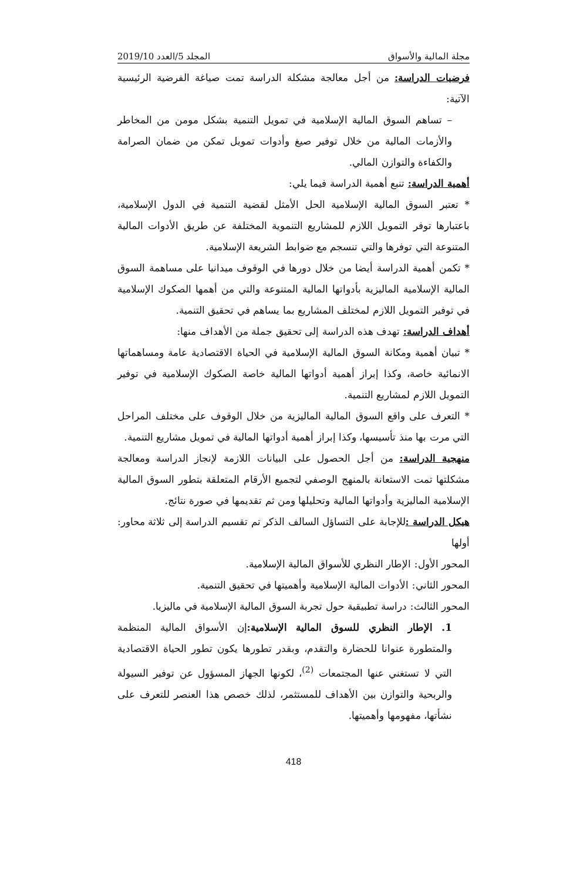مجلة المالية والأسواق المجلد 5/العدد 2019/10
فرضيات الدراسة: من أجل معالجة مشكلة الدراسة تمت صياغة الفرضية الرئيسية الآتية:
– تساهم السوق المالية الإسلامية في تمويل التنمية بشكل مومن من المخاطر والأزمات المالية من خلال توفير صيغ وأدوات تمويل تمكن من ضمان الصرامة والكفاءة والتوازن المالي.
أهمية الدراسة: تنبع أهمية الدراسة فيما يلي:
* تعتبر السوق المالية الإسلامية الحل الأمثل لقضية التنمية في الدول الإسلامية، باعتبارها توفر التمويل اللازم للمشاريع التنموية المختلفة عن طريق الأدوات المالية المتنوعة التي توفرها والتي تنسجم مع ضوابط الشريعة الإسلامية.
* تكمن أهمية الدراسة أيضا من خلال دورها في الوقوف ميدانيا على مساهمة السوق المالية الإسلامية الماليزية بأدواتها المالية المتنوعة والتي من أهمها الصكوك الإسلامية في توفير التمويل اللازم لمختلف المشاريع بما يساهم في تحقيق التنمية.
أهداف الدراسة: تهدف هذه الدراسة إلى تحقيق جملة من الأهداف منها:
* تبيان أهمية ومكانة السوق المالية الإسلامية في الحياة الاقتصادية عامة ومساهماتها الانمائية خاصة، وكذا إبراز أهمية أدواتها المالية خاصة الصكوك الإسلامية في توفير التمويل اللازم لمشاريع التنمية.
* التعرف على واقع السوق المالية الماليزية من خلال الوقوف على مختلف المراحل التي مرت بها منذ تأسيسها، وكذا إبراز أهمية أدواتها المالية في تمويل مشاريع التنمية.
منهجية الدراسة: من أجل الحصول على البيانات اللازمة لإنجاز الدراسة ومعالجة مشكلتها تمت الاستعانة بالمنهج الوصفي لتجميع الأرقام المتعلقة بتطور السوق المالية الإسلامية الماليزية وأدواتها المالية وتحليلها ومن ثم تقديمها في صورة نتائج.
هيكل الدراسة : للإجابة على التساؤل السالف الذكر تم تقسيم الدراسة إلى ثلاثة محاور: أولها
المحور الأول: الإطار النظري للأسواق المالية الإسلامية.
المحور الثاني: الأدوات المالية الإسلامية وأهميتها في تحقيق التنمية.
المحور الثالث: دراسة تطبيقية حول تجربة السوق المالية الإسلامية في ماليزيا.
1. الإطار النظري للسوق المالية الإسلامية: إن الأسواق المالية المنظمة والمتطورة عنوانا للحضارة والتقدم، وبقدر تطورها يكون تطور الحياة الاقتصادية التي لا تستغني عنها المجتمعات <sup>(2)</sup>، لكونها الجهاز المسؤول عن توفير السيولة والربحية والتوازن بين الأهداف للمستثمر، لذلك خصص هذا العنصر للتعرف على نشأتها، مفهومها وأهميتها.
418